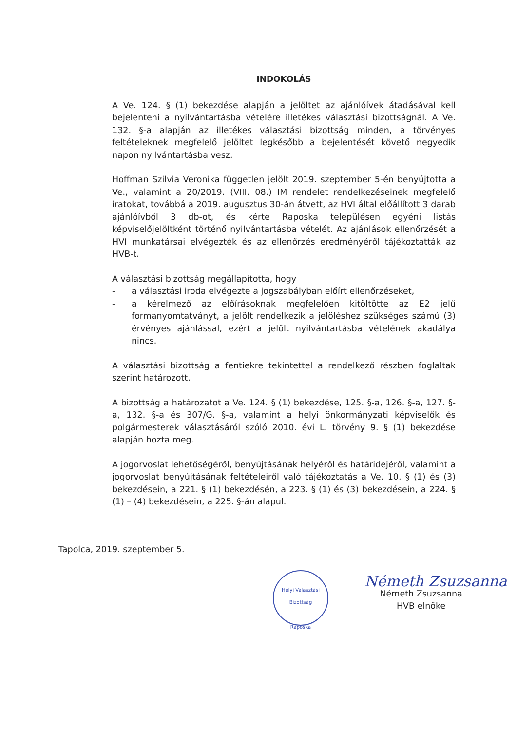INDOKOLÁS
A Ve. 124. § (1) bekezdése alapján a jelöltet az ajánlóívek átadásával kell bejelenteni a nyilvántartásba vételére illetékes választási bizottságnál. A Ve. 132. §-a alapján az illetékes választási bizottság minden, a törvényes feltételeknek megfelelő jelöltet legkésőbb a bejelentését követő negyedik napon nyilvántartásba vesz.
Hoffman Szilvia Veronika független jelölt 2019. szeptember 5-én benyújtotta a Ve., valamint a 20/2019. (VIII. 08.) IM rendelet rendelkezéseinek megfelelő iratokat, továbbá a 2019. augusztus 30-án átvett, az HVI által előállított 3 darab ajánlóívből 3 db-ot, és kérte Raposka településen egyéni listás képviselőjelöltként történő nyilvántartásba vételét. Az ajánlások ellenőrzését a HVI munkatársai elvégezték és az ellenőrzés eredményéről tájékoztatták az HVB-t.
A választási bizottság megállapította, hogy
- a választási iroda elvégezte a jogszabályban előírt ellenőrzéseket,
- a kérelmező az előírásoknak megfelelően kitöltötte az E2 jelű formanyomtatványt, a jelölt rendelkezik a jelöléshez szükséges számú (3) érvényes ajánlással, ezért a jelölt nyilvántartásba vételének akadálya nincs.
A választási bizottság a fentiekre tekintettel a rendelkező részben foglaltak szerint határozott.
A bizottság a határozatot a Ve. 124. § (1) bekezdése, 125. §-a, 126. §-a, 127. §-a, 132. §-a és 307/G. §-a, valamint a helyi önkormányzati képviselők és polgármesterek választásáról szóló 2010. évi L. törvény 9. § (1) bekezdése alapján hozta meg.
A jogorvoslat lehetőségéről, benyújtásának helyéről és határidejéről, valamint a jogorvoslat benyújtásának feltételeiről való tájékoztatás a Ve. 10. § (1) és (3) bekezdésein, a 221. § (1) bekezdésén, a 223. § (1) és (3) bekezdésein, a 224. § (1) – (4) bekezdésein, a 225. §-án alapul.
Tapolca, 2019. szeptember 5.
Helyi Választási Bizottság
Raposka
Németh Zsuzsanna
Németh Zsuzsanna
HVB elnöke